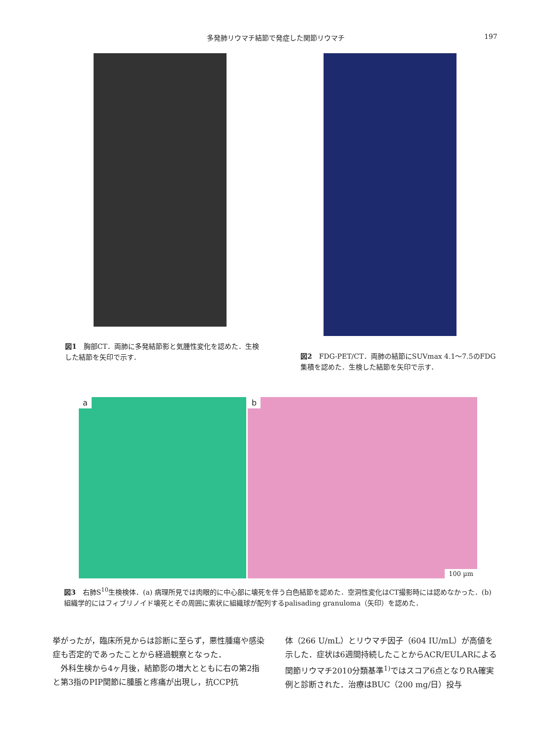多発肺リウマチ結節で発症した関節リウマチ 197
図1　胸部CT．両肺に多発結節影と気腫性変化を認めた．生検した結節を矢印で示す．
図2　FDG-PET/CT．両肺の結節にSUVmax 4.1～7.5のFDG集積を認めた．生検した結節を矢印で示す．
a
b
100 µm
図3　右肺S<sup>10</sup>生検検体．(a) 病理所見では肉眼的に中心部に壊死を伴う白色結節を認めた．空洞性変化はCT撮影時には認めなかった．(b) 組織学的にはフィブリノイド壊死とその周囲に索状に組織球が配列するpalisading granuloma（矢印）を認めた．
挙がったが，臨床所見からは診断に至らず，悪性腫瘍や感染症も否定的であったことから経過観察となった．
　外科生検から4ヶ月後，結節影の増大とともに右の第2指と第3指のPIP関節に腫脹と疼痛が出現し，抗CCP抗
体（266 U/mL）とリウマチ因子（604 IU/mL）が高値を示した．症状は6週間持続したことからACR/EULARによる関節リウマチ2010分類基準<sup>1)</sup>ではスコア6点となりRA確実例と診断された．治療はBUC（200 mg/日）投与